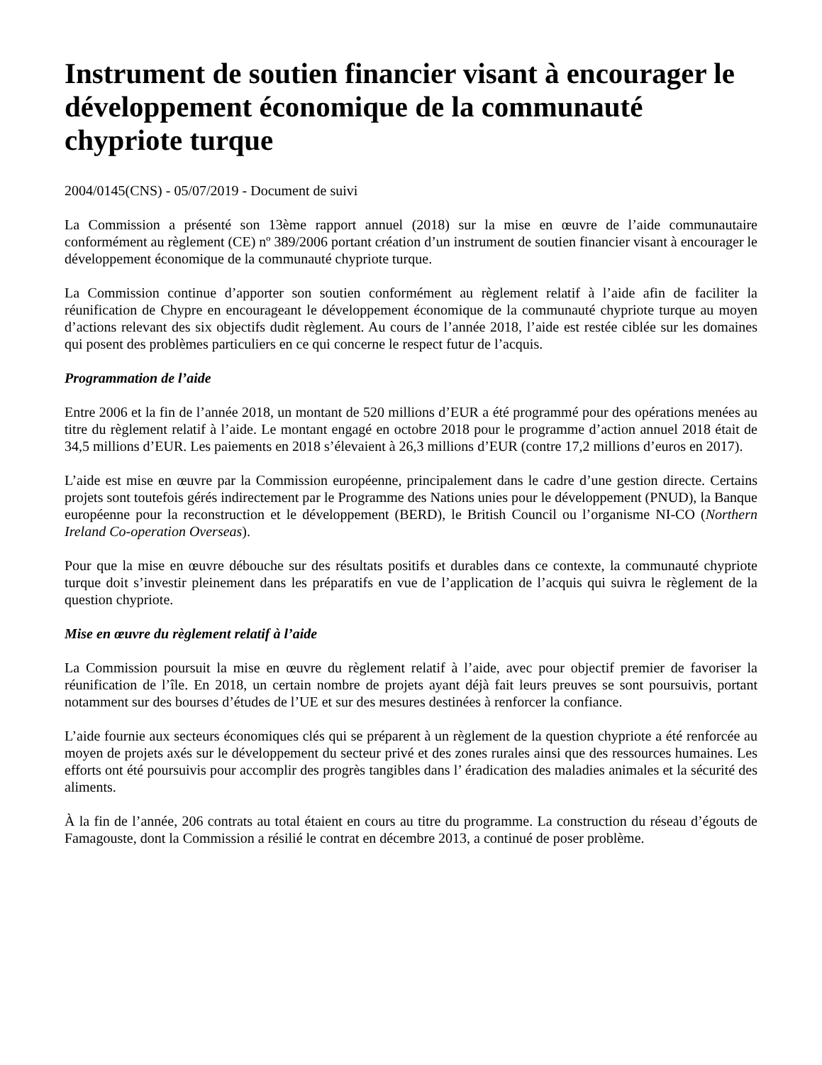Instrument de soutien financier visant à encourager le développement économique de la communauté chypriote turque
2004/0145(CNS) - 05/07/2019 - Document de suivi
La Commission a présenté son 13ème rapport annuel (2018) sur la mise en œuvre de l’aide communautaire conformément au règlement (CE) nº 389/2006 portant création d’un instrument de soutien financier visant à encourager le développement économique de la communauté chypriote turque.
La Commission continue d’apporter son soutien conformément au règlement relatif à l’aide afin de faciliter la réunification de Chypre en encourageant le développement économique de la communauté chypriote turque au moyen d’actions relevant des six objectifs dudit règlement. Au cours de l’année 2018, l’aide est restée ciblée sur les domaines qui posent des problèmes particuliers en ce qui concerne le respect futur de l’acquis.
Programmation de l’aide
Entre 2006 et la fin de l’année 2018, un montant de 520 millions d’EUR a été programmé pour des opérations menées au titre du règlement relatif à l’aide. Le montant engagé en octobre 2018 pour le programme d’action annuel 2018 était de 34,5 millions d’EUR. Les paiements en 2018 s’élevaient à 26,3 millions d’EUR (contre 17,2 millions d’euros en 2017).
L’aide est mise en œuvre par la Commission européenne, principalement dans le cadre d’une gestion directe. Certains projets sont toutefois gérés indirectement par le Programme des Nations unies pour le développement (PNUD), la Banque européenne pour la reconstruction et le développement (BERD), le British Council ou l’organisme NI-CO (Northern Ireland Co-operation Overseas).
Pour que la mise en œuvre débouche sur des résultats positifs et durables dans ce contexte, la communauté chypriote turque doit s’investir pleinement dans les préparatifs en vue de l’application de l’acquis qui suivra le règlement de la question chypriote.
Mise en œuvre du règlement relatif à l’aide
La Commission poursuit la mise en œuvre du règlement relatif à l’aide, avec pour objectif premier de favoriser la réunification de l’île. En 2018, un certain nombre de projets ayant déjà fait leurs preuves se sont poursuivis, portant notamment sur des bourses d’études de l’UE et sur des mesures destinées à renforcer la confiance.
L’aide fournie aux secteurs économiques clés qui se préparent à un règlement de la question chypriote a été renforcée au moyen de projets axés sur le développement du secteur privé et des zones rurales ainsi que des ressources humaines. Les efforts ont été poursuivis pour accomplir des progrès tangibles dans l’ éradication des maladies animales et la sécurité des aliments.
À la fin de l’année, 206 contrats au total étaient en cours au titre du programme. La construction du réseau d’égouts de Famagouste, dont la Commission a résilié le contrat en décembre 2013, a continué de poser problème.